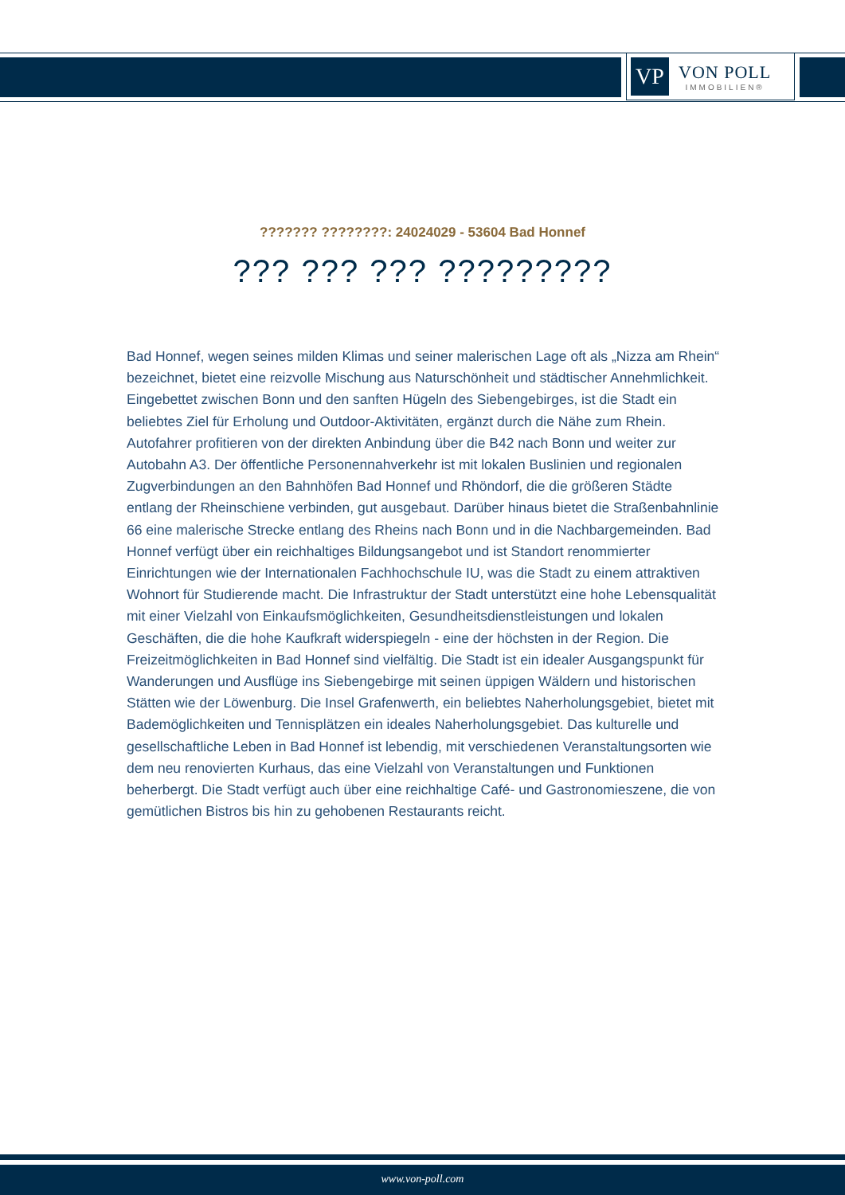VP
VON POLL
IMMOBILIEN®
??????? ????????: 24024029 - 53604 Bad Honnef
??? ??? ??? ?????????
Bad Honnef, wegen seines milden Klimas und seiner malerischen Lage oft als „Nizza am Rhein“ bezeichnet, bietet eine reizvolle Mischung aus Naturschönheit und städtischer Annehmlichkeit. Eingebettet zwischen Bonn und den sanften Hügeln des Siebengebirges, ist die Stadt ein beliebtes Ziel für Erholung und Outdoor-Aktivitäten, ergänzt durch die Nähe zum Rhein. Autofahrer profitieren von der direkten Anbindung über die B42 nach Bonn und weiter zur Autobahn A3. Der öffentliche Personennahverkehr ist mit lokalen Buslinien und regionalen Zugverbindungen an den Bahnhöfen Bad Honnef und Rhöndorf, die die größeren Städte entlang der Rheinschiene verbinden, gut ausgebaut. Darüber hinaus bietet die Straßenbahnlinie 66 eine malerische Strecke entlang des Rheins nach Bonn und in die Nachbargemeinden. Bad Honnef verfügt über ein reichhaltiges Bildungsangebot und ist Standort renommierter Einrichtungen wie der Internationalen Fachhochschule IU, was die Stadt zu einem attraktiven Wohnort für Studierende macht. Die Infrastruktur der Stadt unterstützt eine hohe Lebensqualität mit einer Vielzahl von Einkaufsmöglichkeiten, Gesundheitsdienstleistungen und lokalen Geschäften, die die hohe Kaufkraft widerspiegeln - eine der höchsten in der Region. Die Freizeitmöglichkeiten in Bad Honnef sind vielfältig. Die Stadt ist ein idealer Ausgangspunkt für Wanderungen und Ausflüge ins Siebengebirge mit seinen üppigen Wäldern und historischen Stätten wie der Löwenburg. Die Insel Grafenwerth, ein beliebtes Naherholungsgebiet, bietet mit Bademöglichkeiten und Tennisplätzen ein ideales Naherholungsgebiet. Das kulturelle und gesellschaftliche Leben in Bad Honnef ist lebendig, mit verschiedenen Veranstaltungsorten wie dem neu renovierten Kurhaus, das eine Vielzahl von Veranstaltungen und Funktionen beherbergt. Die Stadt verfügt auch über eine reichhaltige Café- und Gastronomieszene, die von gemütlichen Bistros bis hin zu gehobenen Restaurants reicht.
www.von-poll.com